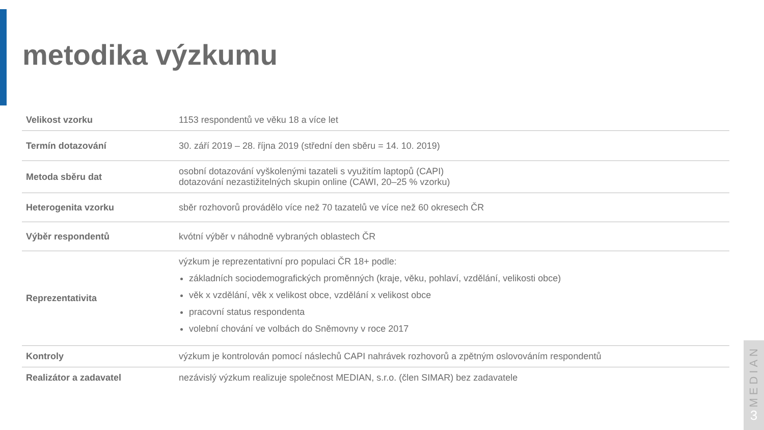metodika výzkumu
| Velikost vzorku | 1153 respondentů ve věku 18 a více let |
| Termín dotazování | 30. září 2019 – 28. října 2019 (střední den sběru = 14. 10. 2019) |
| Metoda sběru dat | osobní dotazování vyškolenými tazateli s využitím laptopů (CAPI) dotazování nezastižitelných skupin online (CAWI, 20–25 % vzorku) |
| Heterogenita vzorku | sběr rozhovorů provádělo více než 70 tazatelů ve více než 60 okresech ČR |
| Výběr respondentů | kvótní výběr v náhodně vybraných oblastech ČR |
| Reprezentativita | výzkum je reprezentativní pro populaci ČR 18+ podle: základních sociodemografických proměnných (kraje, věku, pohlaví, vzdělání, velikosti obce) věk x vzdělání, věk x velikost obce, vzdělání x velikost obce pracovní status respondenta volební chování ve volbách do Sněmovny v roce 2017 |
| Kontroly | výzkum je kontrolován pomocí náslechů CAPI nahrávek rozhovorů a zpětným oslovováním respondentů |
| Realizátor a zadavatel | nezávislý výzkum realizuje společnost MEDIAN, s.r.o. (člen SIMAR) bez zadavatele |
MEDIAN
3